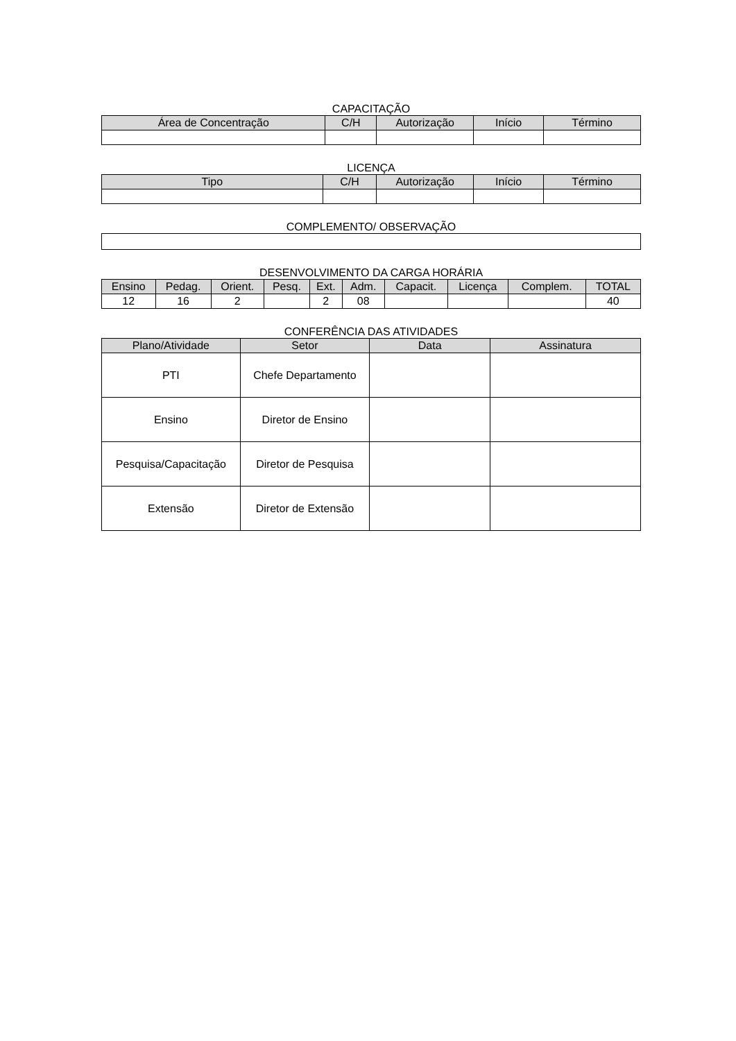CAPACITAÇÃO
| Área de Concentração | C/H | Autorização | Início | Término |
| --- | --- | --- | --- | --- |
LICENÇA
| Tipo | C/H | Autorização | Início | Término |
| --- | --- | --- | --- | --- |
COMPLEMENTO/ OBSERVAÇÃO
DESENVOLVIMENTO DA CARGA HORÁRIA
| Ensino | Pedag. | Orient. | Pesq. | Ext. | Adm. | Capacit. | Licença | Complem. | TOTAL |
| --- | --- | --- | --- | --- | --- | --- | --- | --- | --- |
| 12 | 16 | 2 | | 2 | 08 | | | | 40 |
CONFERÊNCIA DAS ATIVIDADES
| Plano/Atividade | Setor | Data | Assinatura |
| --- | --- | --- | --- |
| PTI | Chefe Departamento | | |
| Ensino | Diretor de Ensino | | |
| Pesquisa/Capacitação | Diretor de Pesquisa | | |
| Extensão | Diretor de Extensão | | |